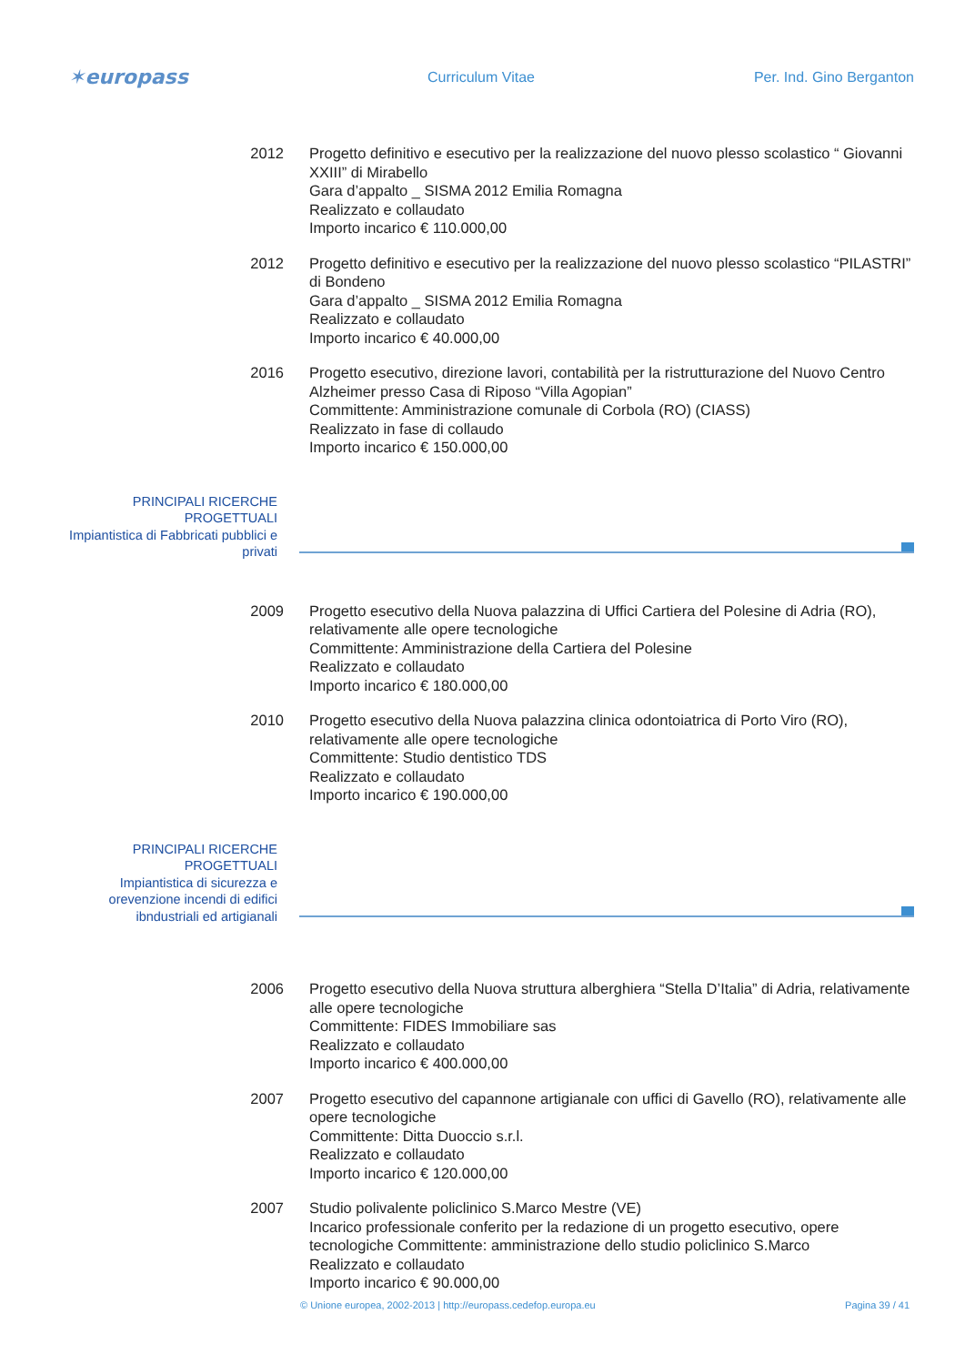✶europass
Curriculum Vitae Per. Ind. Gino Berganton
2012 Progetto definitivo e esecutivo per la realizzazione del nuovo plesso scolastico “ Giovanni XXIII” di Mirabello
Gara d’appalto _ SISMA 2012 Emilia Romagna
Realizzato e collaudato
Importo incarico € 110.000,00
2012 Progetto definitivo e esecutivo per la realizzazione del nuovo plesso scolastico “PILASTRI” di Bondeno
Gara d’appalto _ SISMA 2012 Emilia Romagna
Realizzato e collaudato
Importo incarico € 40.000,00
2016 Progetto esecutivo, direzione lavori, contabilità per la ristrutturazione del Nuovo Centro Alzheimer presso Casa di Riposo “Villa Agopian”
Committente: Amministrazione comunale di Corbola (RO) (CIASS)
Realizzato in fase di collaudo
Importo incarico € 150.000,00
PRINCIPALI RICERCHE PROGETTUALI
Impiantistica di Fabbricati pubblici e privati
2009 Progetto esecutivo della Nuova palazzina di Uffici Cartiera del Polesine di Adria (RO), relativamente alle opere tecnologiche
Committente: Amministrazione della Cartiera del Polesine
Realizzato e collaudato
Importo incarico € 180.000,00
2010 Progetto esecutivo della Nuova palazzina clinica odontoiatrica di Porto Viro (RO), relativamente alle opere tecnologiche
Committente: Studio dentistico TDS
Realizzato e collaudato
Importo incarico € 190.000,00
PRINCIPALI RICERCHE PROGETTUALI
Impiantistica di sicurezza e orevenzione incendi di edifici ibndustriali ed artigianali
2006 Progetto esecutivo della Nuova struttura alberghiera “Stella D’Italia” di Adria, relativamente alle opere tecnologiche
Committente: FIDES Immobiliare sas
Realizzato e collaudato
Importo incarico € 400.000,00
2007 Progetto esecutivo del capannone artigianale con uffici di Gavello (RO), relativamente alle opere tecnologiche
Committente: Ditta Duoccio s.r.l.
Realizzato e collaudato
Importo incarico € 120.000,00
2007 Studio polivalente policlinico S.Marco Mestre (VE)
Incarico professionale conferito per la redazione di un progetto esecutivo, opere tecnologiche Committente: amministrazione dello studio policlinico S.Marco
Realizzato e collaudato
Importo incarico € 90.000,00
© Unione europea, 2002-2013 | http://europass.cedefop.europa.eu Pagina 39 / 41